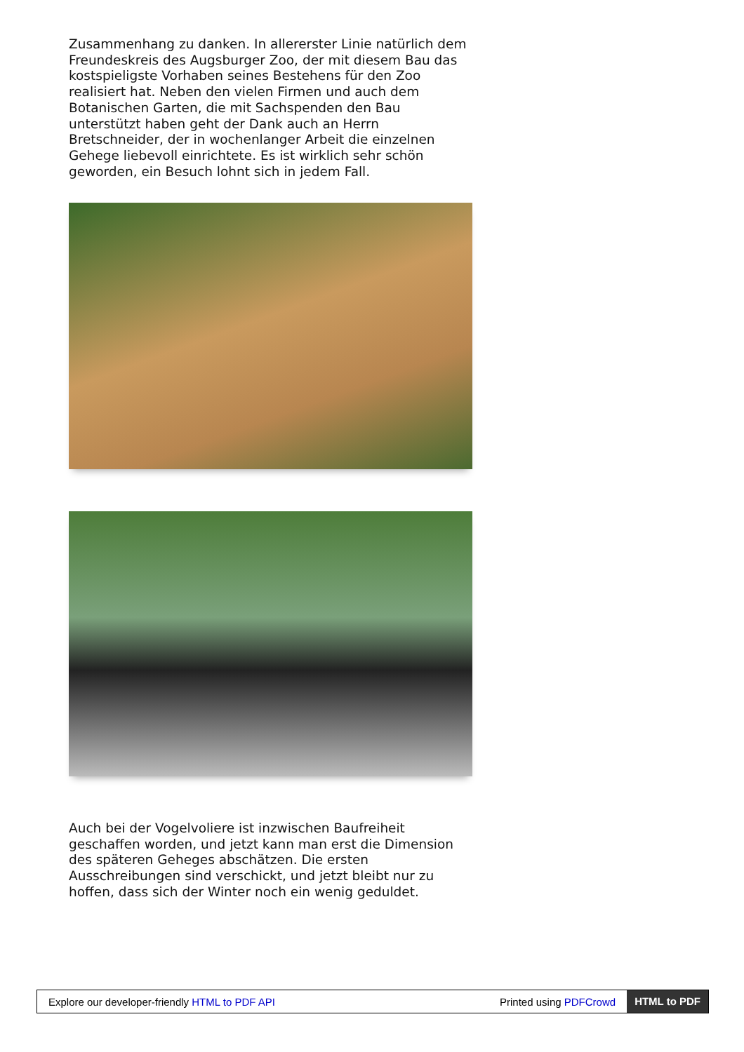Zusammenhang zu danken. In allererster Linie natürlich dem Freundeskreis des Augsburger Zoo, der mit diesem Bau das kostspieligste Vorhaben seines Bestehens für den Zoo realisiert hat. Neben den vielen Firmen und auch dem Botanischen Garten, die mit Sachspenden den Bau unterstützt haben geht der Dank auch an Herrn Bretschneider, der in wochenlanger Arbeit die einzelnen Gehege liebevoll einrichtete. Es ist wirklich sehr schön geworden, ein Besuch lohnt sich in jedem Fall.
Auch bei der Vogelvoliere ist inzwischen Baufreiheit geschaffen worden, und jetzt kann man erst die Dimension des späteren Geheges abschätzen. Die ersten Ausschreibungen sind verschickt, und jetzt bleibt nur zu hoffen, dass sich der Winter noch ein wenig geduldet.
Explore our developer-friendly HTML to PDF API Printed using PDFCrowd HTML to PDF